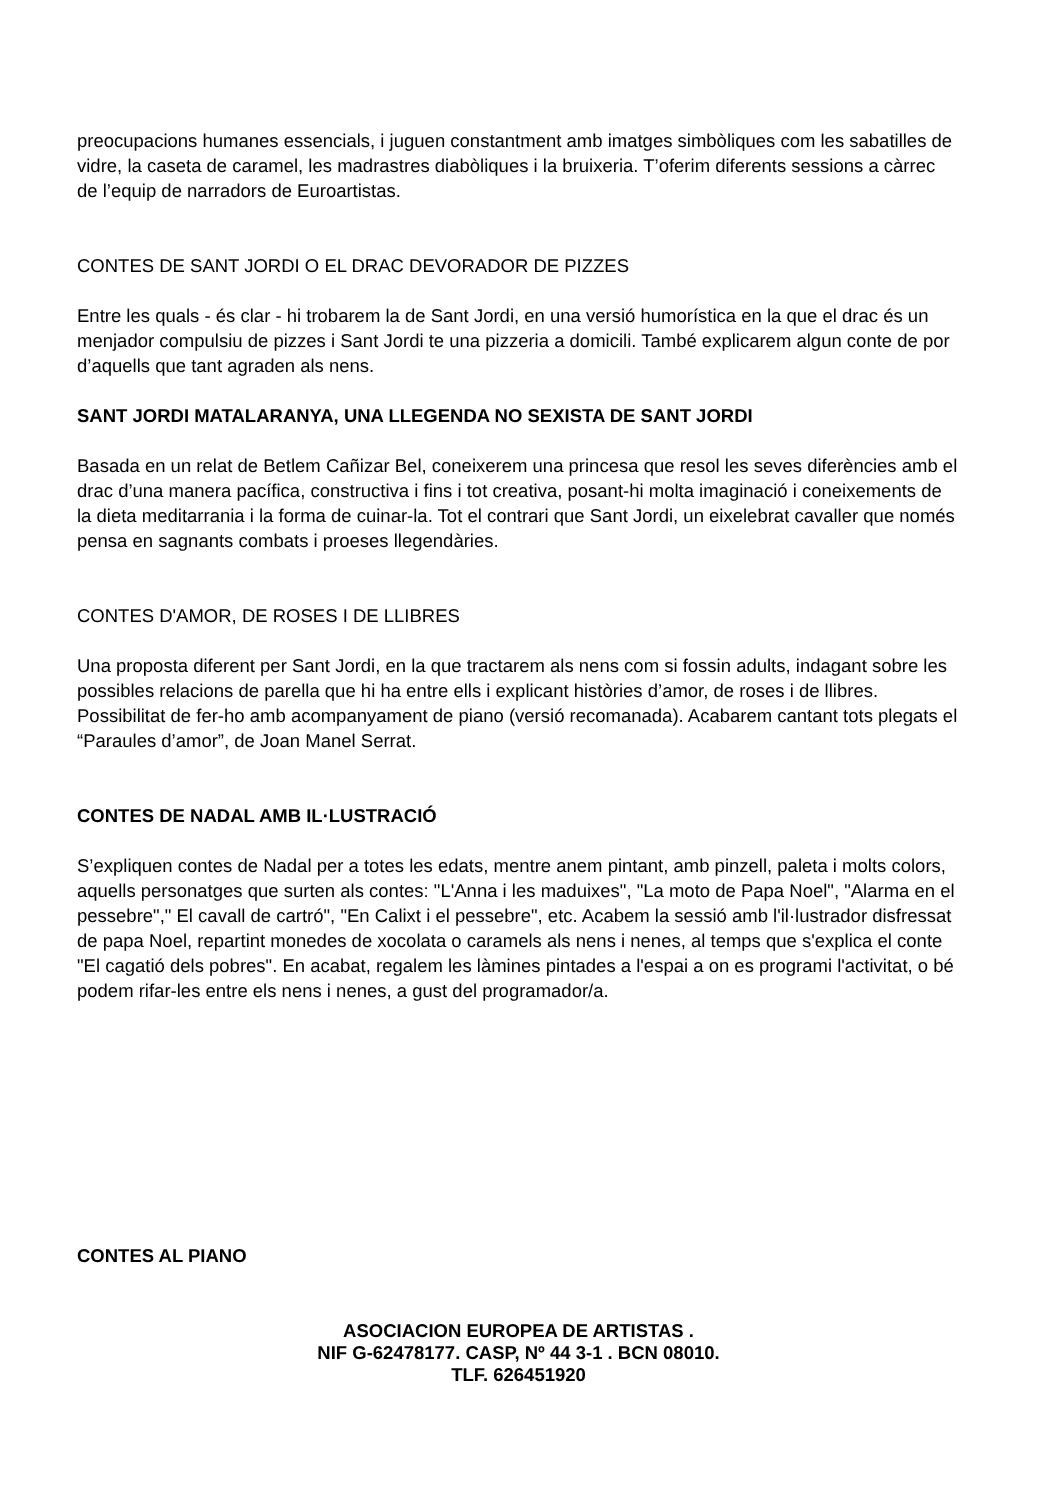preocupacions humanes essencials, i juguen constantment amb imatges simbòliques com les sabatilles de vidre, la caseta de caramel, les madrastres diabòliques i la bruixeria. T’oferim diferents sessions a càrrec de l’equip de narradors de Euroartistas.
CONTES DE SANT JORDI O EL DRAC DEVORADOR DE PIZZES
Entre les quals - és clar - hi trobarem la de Sant Jordi, en una versió humorística en la que el drac és un menjador compulsiu de pizzes i Sant Jordi te una pizzeria a domicili. També explicarem algun conte de por d’aquells que tant agraden als nens.
SANT JORDI MATALARANYA, UNA LLEGENDA NO SEXISTA DE SANT JORDI
Basada en un relat de Betlem Cañizar Bel, coneixerem una princesa que resol les seves diferències amb el drac d’una manera pacífica, constructiva i fins i tot creativa, posant-hi molta imaginació i coneixements de la dieta meditarrania i la forma de cuinar-la. Tot el contrari que Sant Jordi, un eixelebrat cavaller que només pensa en sagnants combats i proeses llegendàries.
CONTES D'AMOR, DE ROSES I DE LLIBRES
Una proposta diferent per Sant Jordi, en la que tractarem als nens com si fossin adults, indagant sobre les possibles relacions de parella que hi ha entre ells i explicant històries d’amor, de roses i de llibres. Possibilitat de fer-ho amb acompanyament de piano (versió recomanada). Acabarem cantant tots plegats el “Paraules d’amor”, de Joan Manel Serrat.
CONTES DE NADAL AMB IL·LUSTRACIÓ
S’expliquen contes de Nadal per a totes les edats, mentre anem pintant, amb pinzell, paleta i molts colors, aquells personatges que surten als contes: "L'Anna i les maduixes", "La moto de Papa Noel", "Alarma en el pessebre"," El cavall de cartró", "En Calixt i el pessebre", etc. Acabem la sessió amb l'il·lustrador disfressat de papa Noel, repartint monedes de xocolata o caramels als nens i nenes, al temps que s'explica el conte "El cagatió dels pobres". En acabat, regalem les làmines pintades a l'espai a on es programi l'activitat, o bé podem rifar-les entre els nens i nenes, a gust del programador/a.
CONTES AL PIANO
ASOCIACION EUROPEA DE ARTISTAS .
NIF G-62478177. CASP, Nº 44 3-1 . BCN 08010.
TLF. 626451920